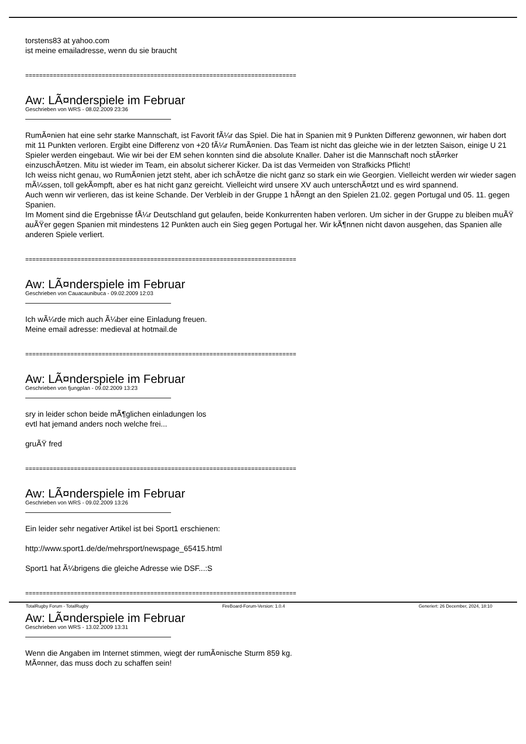torstens83 at yahoo.com
ist meine emailadresse, wenn du sie braucht
==============================================================================
Aw: LÃ¤nderspiele im Februar
Geschrieben von WRS - 08.02.2009 23:36
RumÃ¤nien hat eine sehr starke Mannschaft, ist Favorit fÃ¼r das Spiel. Die hat in Spanien mit 9 Punkten Differenz gewonnen, wir haben dort mit 11 Punkten verloren. Ergibt eine Differenz von +20 fÃ¼r RumÃ¤nien. Das Team ist nicht das gleiche wie in der letzten Saison, einige U 21 Spieler werden eingebaut. Wie wir bei der EM sehen konnten sind die absolute Knaller. Daher ist die Mannschaft noch stÃ¤rker einzuschÃ¤tzen. Mitu ist wieder im Team, ein absolut sicherer Kicker. Da ist das Vermeiden von Strafkicks Pflicht!
Ich weiss nicht genau, wo RumÃ¤nien jetzt steht, aber ich schÃ¤tze die nicht ganz so stark ein wie Georgien. Vielleicht werden wir wieder sagen mÃ¼ssen, toll gekÃ¤mpft, aber es hat nicht ganz gereicht. Vielleicht wird unsere XV auch unterschÃ¤tzt und es wird spannend.
Auch wenn wir verlieren, das ist keine Schande. Der Verbleib in der Gruppe 1 hÃ¤ngt an den Spielen 21.02. gegen Portugal und 05. 11. gegen Spanien.
Im Moment sind die Ergebnisse fÃ¼r Deutschland gut gelaufen, beide Konkurrenten haben verloren. Um sicher in der Gruppe zu bleiben muÃŸ auÃŸer gegen Spanien mit mindestens 12 Punkten auch ein Sieg gegen Portugal her. Wir kÃ¶nnen nicht davon ausgehen, das Spanien alle anderen Spiele verliert.
==============================================================================
Aw: LÃ¤nderspiele im Februar
Geschrieben von Cauacaunibuca - 09.02.2009 12:03
Ich wÃ¼rde mich auch Ã¼ber eine Einladung freuen.
Meine email adresse: medieval at hotmail.de
==============================================================================
Aw: LÃ¤nderspiele im Februar
Geschrieben von fjungplan - 09.02.2009 13:23
sry in leider schon beide mÃ¶glichen einladungen los
evtl hat jemand anders noch welche frei...
gruÃŸ fred
==============================================================================
Aw: LÃ¤nderspiele im Februar
Geschrieben von WRS - 09.02.2009 13:26
Ein leider sehr negativer Artikel ist bei Sport1 erschienen:
http://www.sport1.de/de/mehrsport/newspage_65415.html
Sport1 hat Ã¼brigens die gleiche Adresse wie DSF...:S
==============================================================================
Aw: LÃ¤nderspiele im Februar
Geschrieben von WRS - 13.02.2009 13:31
Wenn die Angaben im Internet stimmen, wiegt der rumÃ¤nische Sturm 859 kg.
MÃ¤nner, das muss doch zu schaffen sein!
TotalRugby Forum - TotalRugby FireBoard-Forum-Version: 1.0.4 Generiert: 26 December, 2024, 18:10